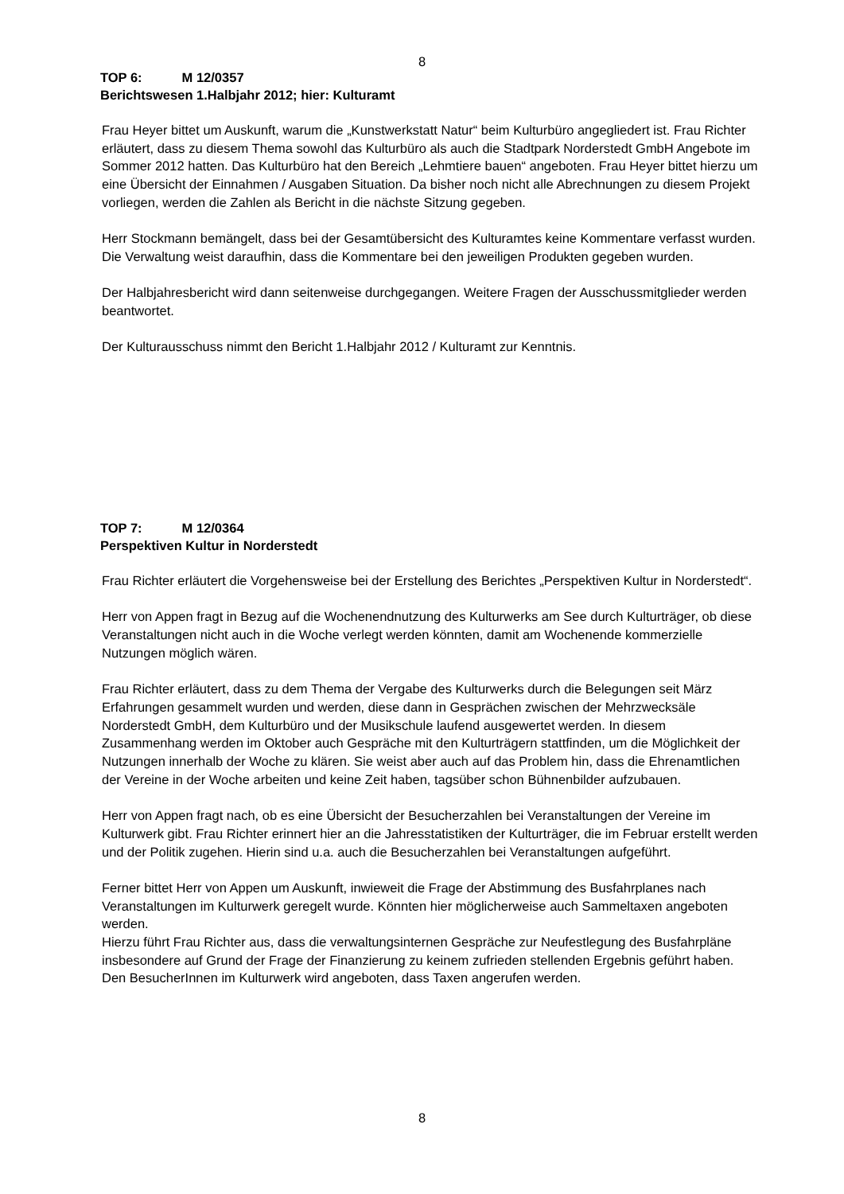8
TOP 6: M 12/0357
Berichtswesen 1.Halbjahr 2012; hier: Kulturamt
Frau Heyer bittet um Auskunft, warum die „Kunstwerkstatt Natur“ beim Kulturbüro angegliedert ist. Frau Richter erläutert, dass zu diesem Thema sowohl das Kulturbüro als auch die Stadtpark Norderstedt GmbH Angebote im Sommer 2012 hatten. Das Kulturbüro hat den Bereich „Lehmtiere bauen“ angeboten. Frau Heyer bittet hierzu um eine Übersicht der Einnahmen / Ausgaben Situation. Da bisher noch nicht alle Abrechnungen zu diesem Projekt vorliegen, werden die Zahlen als Bericht in die nächste Sitzung gegeben.
Herr Stockmann bemängelt, dass bei der Gesamtübersicht des Kulturamtes keine Kommentare verfasst wurden. Die Verwaltung weist daraufhin, dass die Kommentare bei den jeweiligen Produkten gegeben wurden.
Der Halbjahresbericht wird dann seitenweise durchgegangen. Weitere Fragen der Ausschussmitglieder werden beantwortet.
Der Kulturausschuss nimmt den Bericht 1.Halbjahr 2012 / Kulturamt zur Kenntnis.
TOP 7: M 12/0364
Perspektiven Kultur in Norderstedt
Frau Richter erläutert die Vorgehensweise bei der Erstellung des Berichtes „Perspektiven Kultur in Norderstedt“.
Herr von Appen fragt in Bezug auf die Wochenendnutzung des Kulturwerks am See durch Kulturträger, ob diese Veranstaltungen nicht auch in die Woche verlegt werden könnten, damit am Wochenende kommerzielle Nutzungen möglich wären.
Frau Richter erläutert, dass zu dem Thema der Vergabe des Kulturwerks durch die Belegungen seit März Erfahrungen gesammelt wurden und werden, diese dann in Gesprächen zwischen der Mehrzwecksäle Norderstedt GmbH, dem Kulturbüro und der Musikschule laufend ausgewertet werden. In diesem Zusammenhang werden im Oktober auch Gespräche mit den Kulturträgern stattfinden, um die Möglichkeit der Nutzungen innerhalb der Woche zu klären. Sie weist aber auch auf das Problem hin, dass die Ehrenamtlichen der Vereine in der Woche arbeiten und keine Zeit haben, tagsüber schon Bühnenbilder aufzubauen.
Herr von Appen fragt nach, ob es eine Übersicht der Besucherzahlen bei Veranstaltungen der Vereine im Kulturwerk gibt. Frau Richter erinnert hier an die Jahresstatistiken der Kulturträger, die im Februar erstellt werden und der Politik zugehen. Hierin sind u.a. auch die Besucherzahlen bei Veranstaltungen aufgeführt.
Ferner bittet Herr von Appen um Auskunft, inwieweit die Frage der Abstimmung des Busfahrplanes nach Veranstaltungen im Kulturwerk geregelt wurde. Könnten hier möglicherweise auch Sammeltaxen angeboten werden.
Hierzu führt Frau Richter aus, dass die verwaltungsinternen Gespräche zur Neufestlegung des Busfahrpläne insbesondere auf Grund der Frage der Finanzierung zu keinem zufrieden stellenden Ergebnis geführt haben. Den BesucherInnen im Kulturwerk wird angeboten, dass Taxen angerufen werden.
8